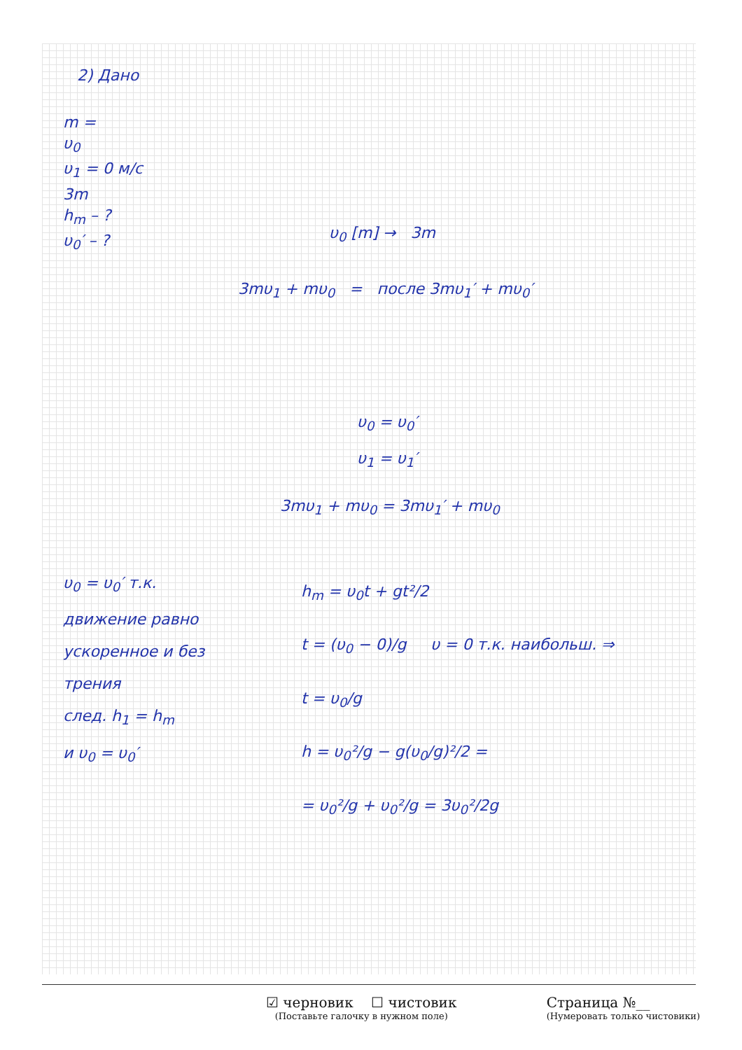2) Дано
m =
υ<sub>0</sub>
υ<sub>1</sub> = 0 м/с
3m
h<sub>m</sub> – ?
υ<sub>0</sub>′ – ?
υ<sub>0</sub> [m] → 3m
3mυ<sub>1</sub> + mυ<sub>0</sub> = после 3mυ<sub>1</sub>′ + mυ<sub>0</sub>′
υ<sub>0</sub> = υ<sub>0</sub>′
υ<sub>1</sub> = υ<sub>1</sub>′
3mυ<sub>1</sub> + mυ<sub>0</sub> = 3mυ<sub>1</sub>′ + mυ<sub>0</sub>
υ<sub>0</sub> = υ<sub>0</sub>′ т.к.
движение равно
ускоренное и без
трения
след. h<sub>1</sub> = h<sub>m</sub>
и υ<sub>0</sub> = υ<sub>0</sub>′
h<sub>m</sub> = υ<sub>0</sub>t + gt²/2
t = (υ<sub>0</sub> − 0)/g υ = 0 т.к. наибольш. ⇒
t = υ<sub>0</sub>/g
h = υ<sub>0</sub>²/g − g(υ<sub>0</sub>/g)²/2 =
= υ<sub>0</sub>²/g + υ<sub>0</sub>²/g = 3υ<sub>0</sub>²/2g
☑ черновик ☐ чистовик
(Поставьте галочку в нужном поле)
Страница №__
(Нумеровать только чистовики)